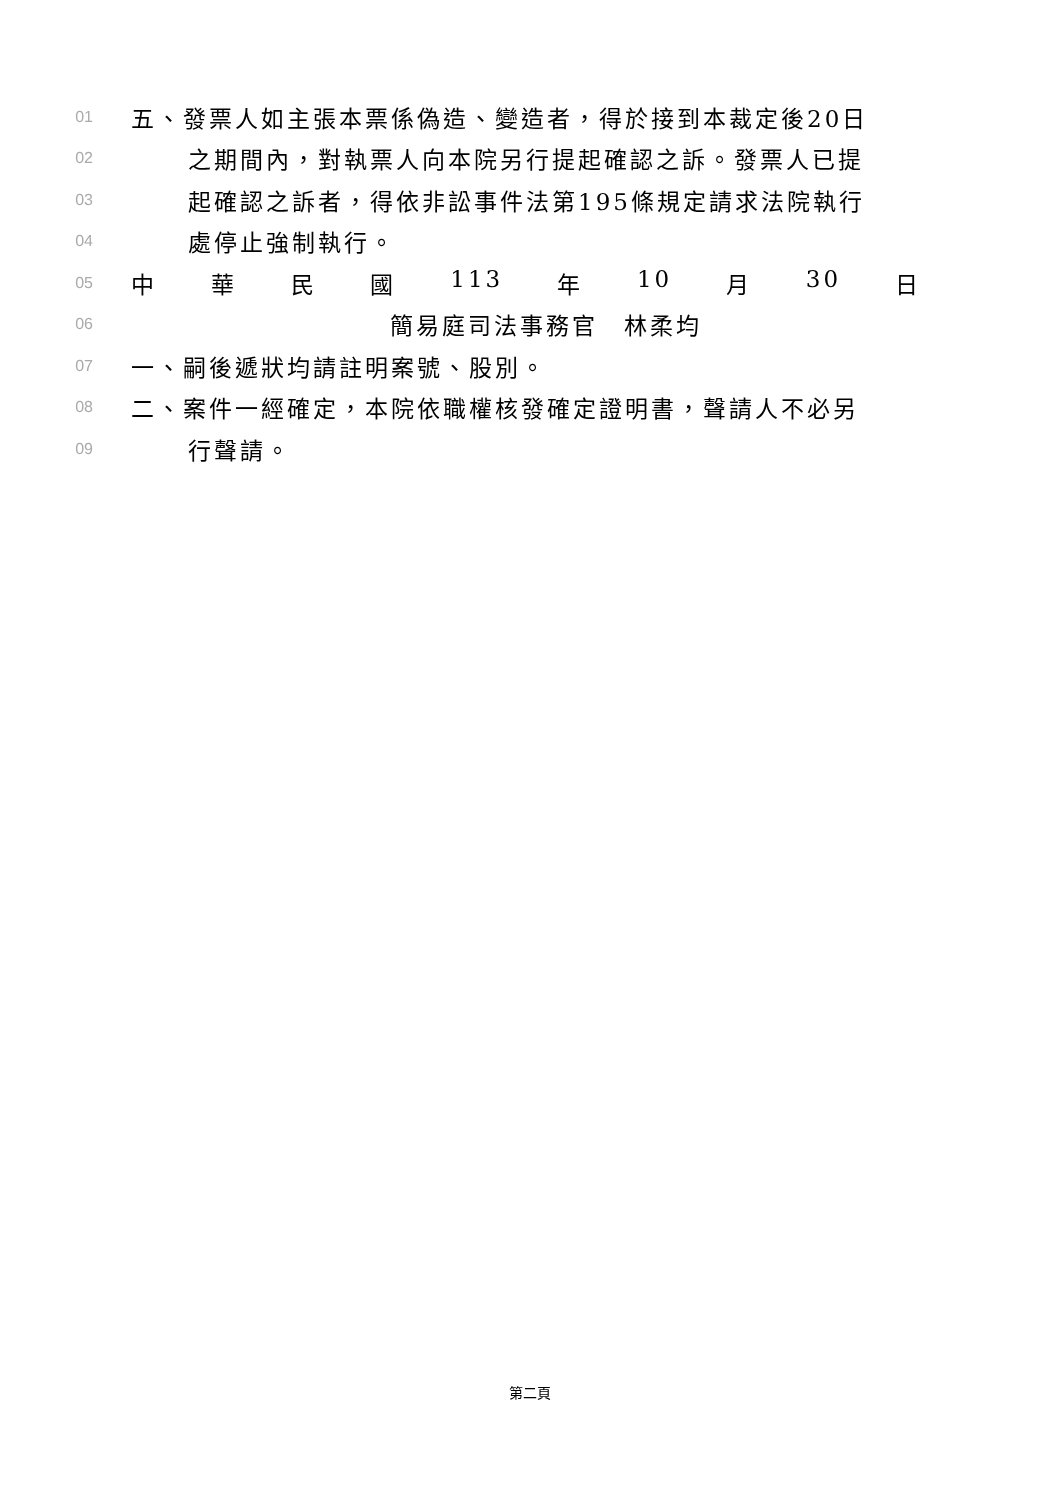01 五、發票人如主張本票係偽造、變造者，得於接到本裁定後20日
02 之期間內，對執票人向本院另行提起確認之訴。發票人已提
03 起確認之訴者，得依非訟事件法第195條規定請求法院執行
04 處停止強制執行。
05 中 華 民 國 113 年 10 月 30 日
06 簡易庭司法事務官　林柔均
07 一、嗣後遞狀均請註明案號、股別。
08 二、案件一經確定，本院依職權核發確定證明書，聲請人不必另
09 行聲請。
第二頁